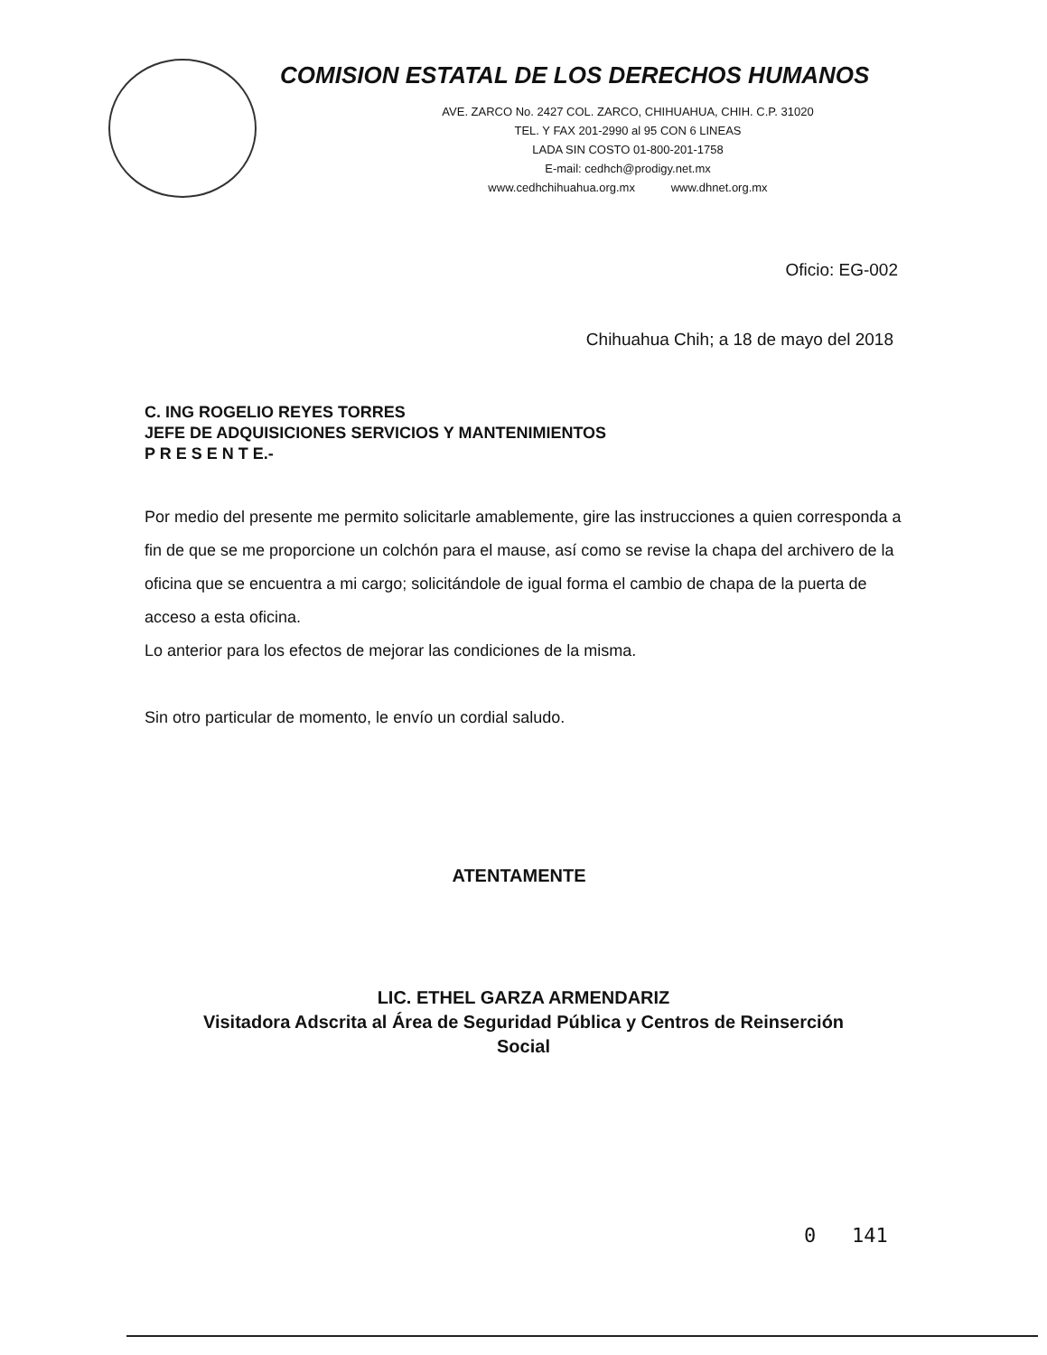COMISION ESTATAL DE LOS DERECHOS HUMANOS
AVE. ZARCO No. 2427 COL. ZARCO, CHIHUAHUA, CHIH. C.P. 31020
TEL. Y FAX 201-2990 al 95 CON 6 LINEAS
LADA SIN COSTO 01-800-201-1758
E-mail: cedhch@prodigy.net.mx
www.cedhchihuahua.org.mx www.dhnet.org.mx
Oficio: EG-002
Chihuahua Chih; a 18 de mayo del 2018
C. ING ROGELIO REYES TORRES
JEFE DE ADQUISICIONES SERVICIOS Y MANTENIMIENTOS
P R E S E N T E.-
Por medio del presente me permito solicitarle amablemente, gire las instrucciones a quien corresponda a fin de que se me proporcione un colchón para el mause, así como se revise la chapa del archivero de la oficina que se encuentra a mi cargo; solicitándole de igual forma el cambio de chapa de la puerta de acceso a esta oficina.
Lo anterior para los efectos de mejorar las condiciones de la misma.
Sin otro particular de momento, le envío un cordial saludo.
ATENTAMENTE
LIC. ETHEL GARZA ARMENDARIZ
Visitadora Adscrita al Área de Seguridad Pública y Centros de Reinserción
Social
0 141